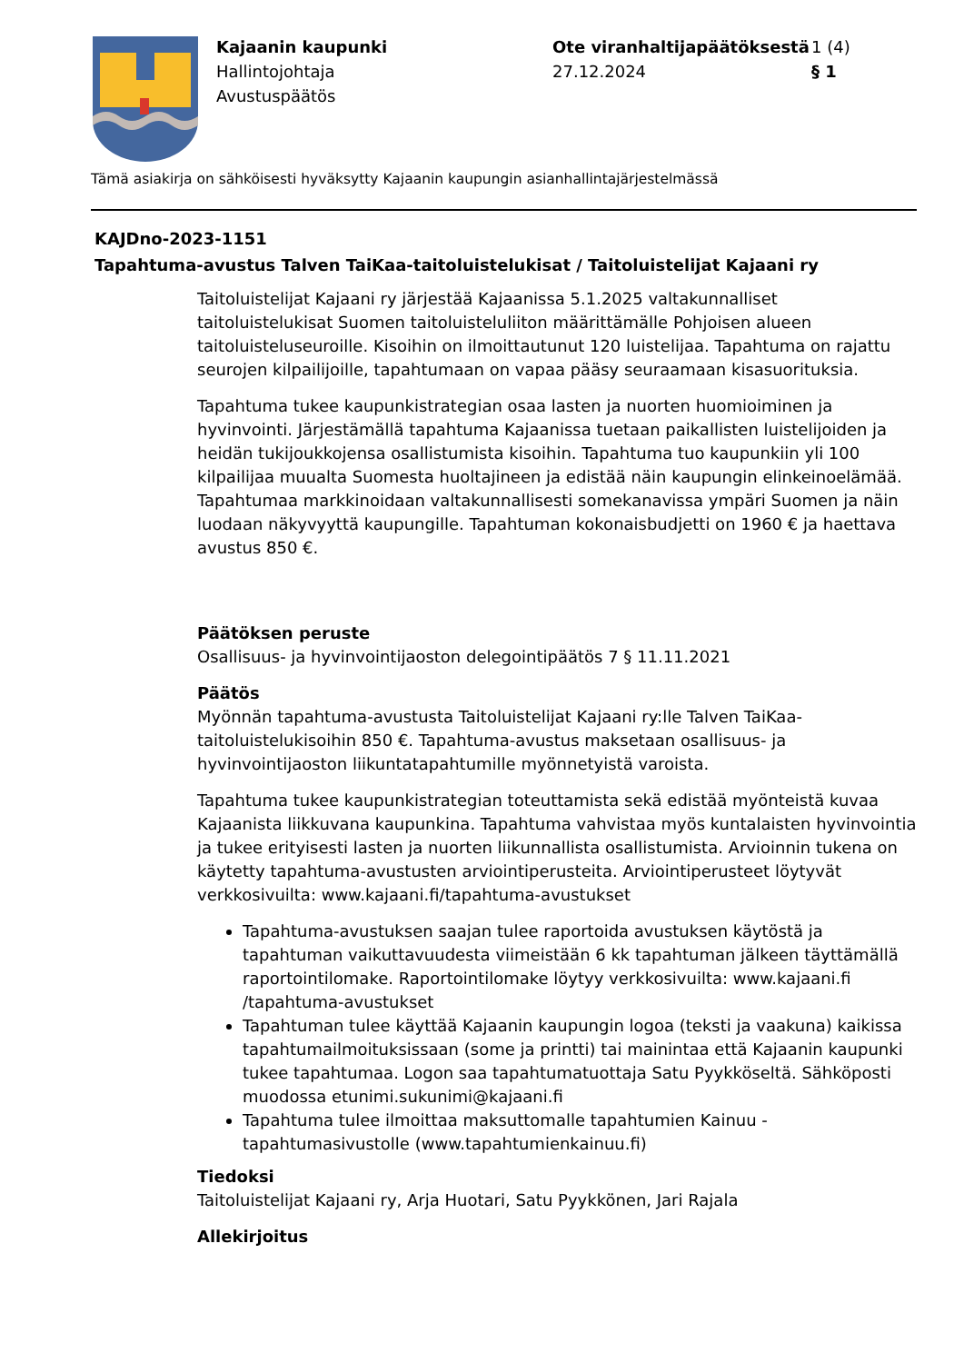Kajaanin kaupunki
Hallintojohtaja
Avustuspäätös
Ote viranhaltijapäätöksestä
27.12.2024
1 (4)
§ 1
Tämä asiakirja on sähköisesti hyväksytty Kajaanin kaupungin asianhallintajärjestelmässä
KAJDno-2023-1151
Tapahtuma-avustus Talven TaiKaa-taitoluistelukisat / Taitoluistelijat Kajaani ry
Taitoluistelijat Kajaani ry järjestää Kajaanissa 5.1.2025 valtakunnalliset taitoluistelukisat Suomen taitoluisteluliiton määrittämälle Pohjoisen alueen taitoluisteluseuroille. Kisoihin on ilmoittautunut 120 luistelijaa. Tapahtuma on rajattu seurojen kilpailijoille, tapahtumaan on vapaa pääsy seuraamaan kisasuorituksia.
Tapahtuma tukee kaupunkistrategian osaa lasten ja nuorten huomioiminen ja hyvinvointi. Järjestämällä tapahtuma Kajaanissa tuetaan paikallisten luistelijoiden ja heidän tukijoukkojensa osallistumista kisoihin. Tapahtuma tuo kaupunkiin yli 100 kilpailijaa muualta Suomesta huoltajineen ja edistää näin kaupungin elinkeinoelämää. Tapahtumaa markkinoidaan valtakunnallisesti somekanavissa ympäri Suomen ja näin luodaan näkyvyyttä kaupungille. Tapahtuman kokonaisbudjetti on 1960 € ja haettava avustus 850 €.
Päätöksen peruste
Osallisuus- ja hyvinvointijaoston delegointipäätös 7 § 11.11.2021
Päätös
Myönnän tapahtuma-avustusta Taitoluistelijat Kajaani ry:lle Talven TaiKaa-taitoluistelukisoihin 850 €. Tapahtuma-avustus maksetaan osallisuus- ja hyvinvointijaoston liikuntatapahtumille myönnetyistä varoista.
Tapahtuma tukee kaupunkistrategian toteuttamista sekä edistää myönteistä kuvaa Kajaanista liikkuvana kaupunkina. Tapahtuma vahvistaa myös kuntalaisten hyvinvointia ja tukee erityisesti lasten ja nuorten liikunnallista osallistumista. Arvioinnin tukena on käytetty tapahtuma-avustusten arviointiperusteita. Arviointiperusteet löytyvät verkkosivuilta: www.kajaani.fi/tapahtuma-avustukset
Tapahtuma-avustuksen saajan tulee raportoida avustuksen käytöstä ja tapahtuman vaikuttavuudesta viimeistään 6 kk tapahtuman jälkeen täyttämällä raportointilomake. Raportointilomake löytyy verkkosivuilta: www.kajaani.fi /tapahtuma-avustukset
Tapahtuman tulee käyttää Kajaanin kaupungin logoa (teksti ja vaakuna) kaikissa tapahtumailmoituksissaan (some ja printti) tai mainintaa että Kajaanin kaupunki tukee tapahtumaa. Logon saa tapahtumatuottaja Satu Pyykköseltä. Sähköposti muodossa etunimi.sukunimi@kajaani.fi
Tapahtuma tulee ilmoittaa maksuttomalle tapahtumien Kainuu -tapahtumasivustolle (www.tapahtumienkainuu.fi)
Tiedoksi
Taitoluistelijat Kajaani ry, Arja Huotari, Satu Pyykkönen, Jari Rajala
Allekirjoitus